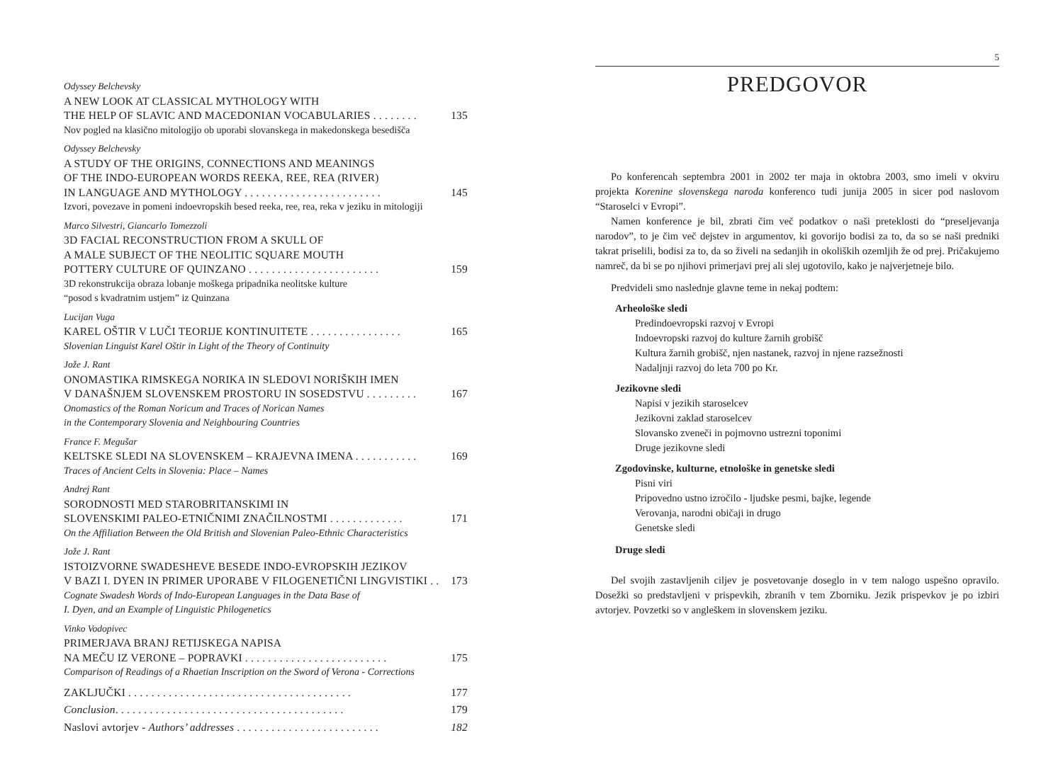Odyssey Belchevsky
A NEW LOOK AT CLASSICAL MYTHOLOGY WITH
THE HELP OF SLAVIC AND MACEDONIAN VOCABULARIES . . . . . . . . 135
Nov pogled na klasično mitologijo ob uporabi slovanskega in makedonskega besedišča
Odyssey Belchevsky
A STUDY OF THE ORIGINS, CONNECTIONS AND MEANINGS
OF THE INDO-EUROPEAN WORDS REEKA, REE, REA (RIVER)
IN LANGUAGE AND MYTHOLOGY . . . . . . . . . . . . . . . . . . . . . . . . 145
Izvori, povezave in pomeni indoevropskih besed reeka, ree, rea, reka v jeziku in mitologiji
Marco Silvestri, Giancarlo Tomezzoli
3D FACIAL RECONSTRUCTION FROM A SKULL OF
A MALE SUBJECT OF THE NEOLITIC SQUARE MOUTH
POTTERY CULTURE OF QUINZANO . . . . . . . . . . . . . . . . . . . . . . . 159
3D rekonstrukcija obraza lobanje moškega pripadnika neolitske kulture
“posod s kvadratnim ustjem” iz Quinzana
Lucijan Vuga
KAREL OŠTIR V LUČI TEORIJE KONTINUITETE . . . . . . . . . . . . . . . . 165
Slovenian Linguist Karel Oštir in Light of the Theory of Continuity
Jože J. Rant
ONOMASTIKA RIMSKEGA NORIKA IN SLEDOVI NORIŠKIH IMEN
V DANAŠNJEM SLOVENSKEM PROSTORU IN SOSEDSTVU . . . . . . . . . 167
Onomastics of the Roman Noricum and Traces of Norican Names
in the Contemporary Slovenia and Neighbouring Countries
France F. Megušar
KELTSKE SLEDI NA SLOVENSKEM – KRAJEVNA IMENA . . . . . . . . . . . 169
Traces of Ancient Celts in Slovenia: Place – Names
Andrej Rant
SORODNOSTI MED STAROBRITANSKIMI IN
SLOVENSKIMI PALEO-ETNIČNIMI ZNAČILNOSTMI . . . . . . . . . . . . . 171
On the Affiliation Between the Old British and Slovenian Paleo-Ethnic Characteristics
Jože J. Rant
ISTOIZVORNE SWADESHEVE BESEDE INDO-EVROPSKIH JEZIKOV
V BAZI I. DYEN IN PRIMER UPORABE V FILOGENETIČNI LINGVISTIKI . . 173
Cognate Swadesh Words of Indo-European Languages in the Data Base of
I. Dyen, and an Example of Linguistic Philogenetics
Vinko Vodopivec
PRIMERJAVA BRANJ RETIJSKEGA NAPISA
NA MEČU IZ VERONE – POPRAVKI . . . . . . . . . . . . . . . . . . . . . . . . . 175
Comparison of Readings of a Rhaetian Inscription on the Sword of Verona - Corrections
ZAKLJUČKI . . . . . . . . . . . . . . . . . . . . . . . . . . . . . . . . . . . . . . . 177
Conclusion. . . . . . . . . . . . . . . . . . . . . . . . . . . . . . . . . . . . . . . . 179
Naslovi avtorjev - Authors’ addresses . . . . . . . . . . . . . . . . . . . . . . . . . 182
5
PREDGOVOR
Po konferencah septembra 2001 in 2002 ter maja in oktobra 2003, smo imeli v okviru projekta Korenine slovenskega naroda konferenco tudi junija 2005 in sicer pod naslovom “Staroselci v Evropi”.
Namen konference je bil, zbrati čim več podatkov o naši preteklosti do “preseljevanja narodov”, to je čim več dejstev in argumentov, ki govorijo bodisi za to, da so se naši predniki takrat priselili, bodisi za to, da so živeli na sedanjih in okoliških ozemljih že od prej. Pričakujemo namreč, da bi se po njihovi primerjavi prej ali slej ugotovilo, kako je najverjetneje bilo.
Predvideli smo naslednje glavne teme in nekaj podtem:
Arheološke sledi
Predindoevropski razvoj v Evropi
Indoevropski razvoj do kulture žarnih grobišč
Kultura žarnih grobišč, njen nastanek, razvoj in njene razsežnosti
Nadaljnji razvoj do leta 700 po Kr.
Jezikovne sledi
Napisi v jezikih staroselcev
Jezikovni zaklad staroselcev
Slovansko zveneči in pojmovno ustrezni toponimi
Druge jezikovne sledi
Zgodovinske, kulturne, etnološke in genetske sledi
Pisni viri
Pripovedno ustno izročilo - ljudske pesmi, bajke, legende
Verovanja, narodni običaji in drugo
Genetske sledi
Druge sledi
Del svojih zastavljenih ciljev je posvetovanje doseglo in v tem nalogo uspešno opravilo. Dosežki so predstavljeni v prispevkih, zbranih v tem Zborniku. Jezik prispevkov je po izbiri avtorjev. Povzetki so v angleškem in slovenskem jeziku.